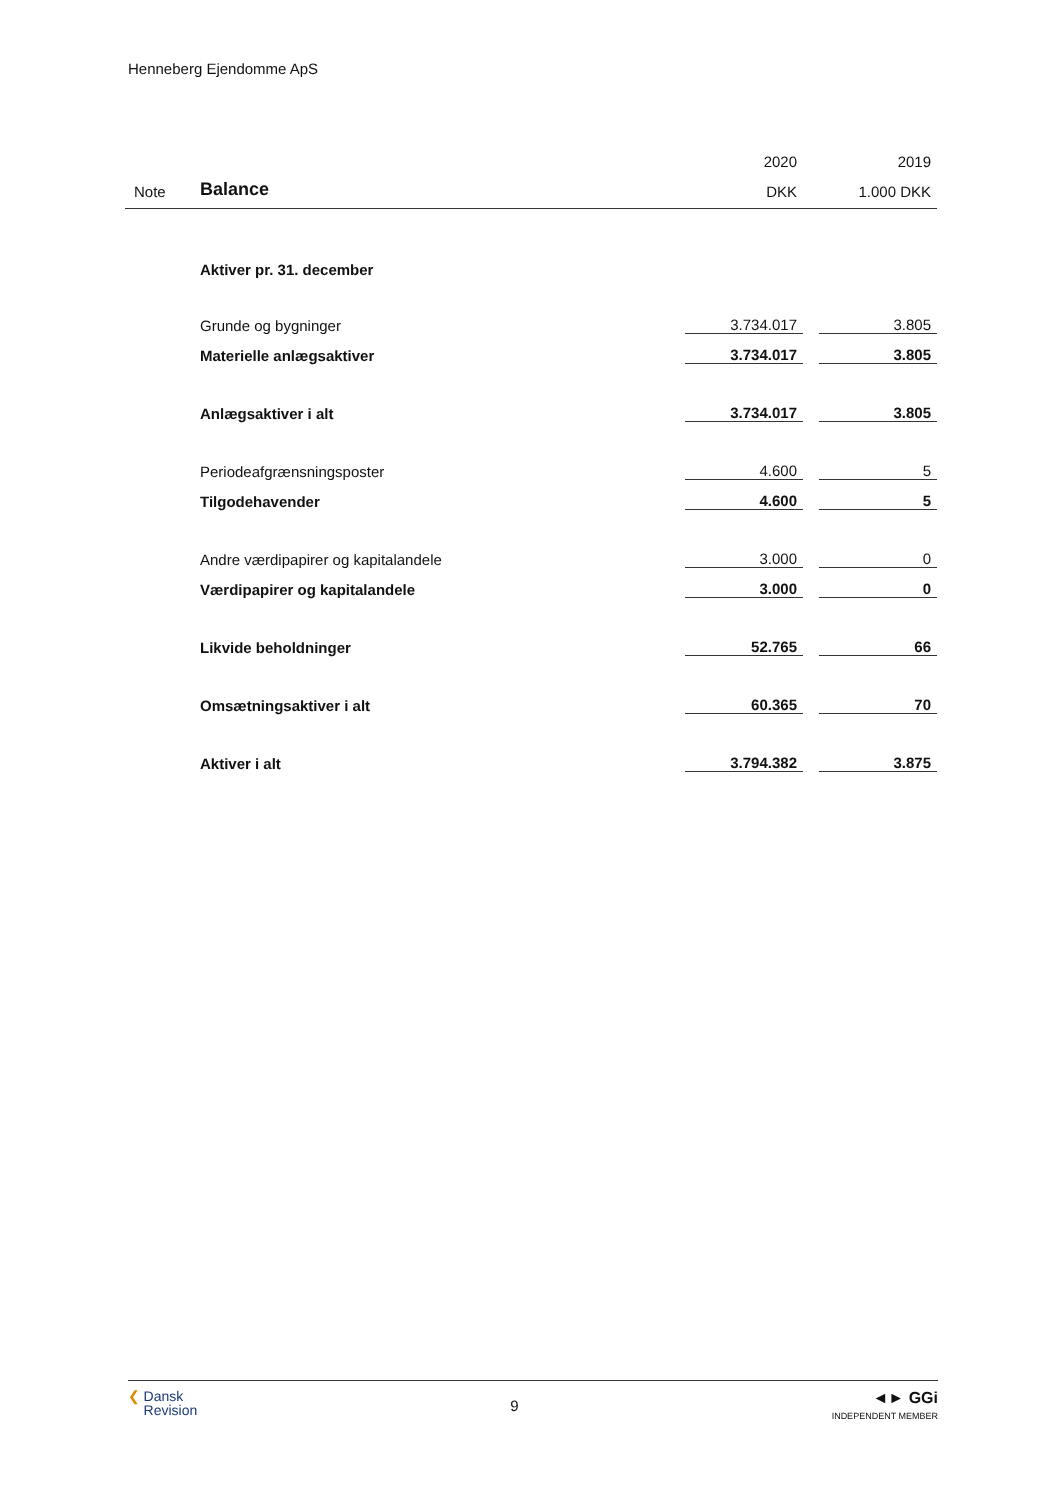Henneberg Ejendomme ApS
| | | 2020 | | 2019 |
| --- | --- | --- | --- | --- |
| Note | Balance | DKK | | 1.000 DKK |
| | Aktiver pr. 31. december | | | |
| | Grunde og bygninger | 3.734.017 | | 3.805 |
| | Materielle anlægsaktiver | 3.734.017 | | 3.805 |
| | Anlægsaktiver i alt | 3.734.017 | | 3.805 |
| | Periodeafgrænsningsposter | 4.600 | | 5 |
| | Tilgodehavender | 4.600 | | 5 |
| | Andre værdipapirer og kapitalandele | 3.000 | | 0 |
| | Værdipapirer og kapitalandele | 3.000 | | 0 |
| | Likvide beholdninger | 52.765 | | 66 |
| | Omsætningsaktiver i alt | 60.365 | | 70 |
| | Aktiver i alt | 3.794.382 | | 3.875 |
❮ Dansk
Revision
9
◄► GGi
INDEPENDENT MEMBER